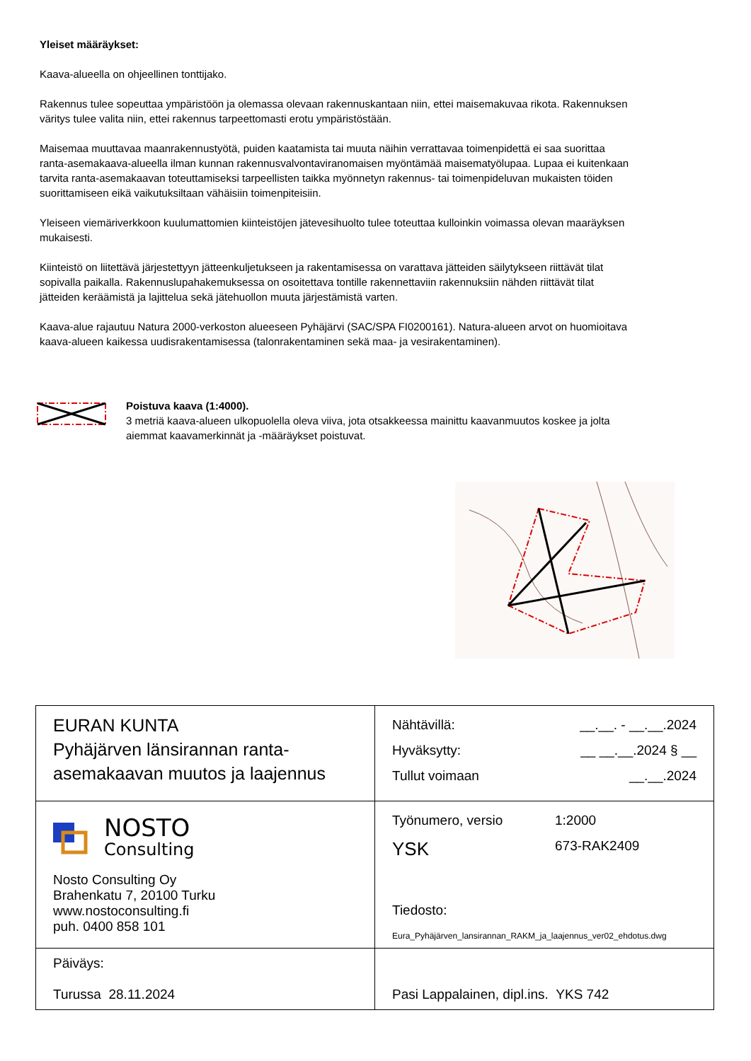Yleiset määräykset:
Kaava-alueella on ohjeellinen tonttijako.
Rakennus tulee sopeuttaa ympäristöön ja olemassa olevaan rakennuskantaan niin, ettei maisemakuvaa rikota. Rakennuksen väritys tulee valita niin, ettei rakennus tarpeettomasti erotu ympäristöstään.
Maisemaa muuttavaa maanrakennustyötä, puiden kaatamista tai muuta näihin verrattavaa toimenpidettä ei saa suorittaa ranta-asemakaava-alueella ilman kunnan rakennusvalvontaviranomaisen myöntämää maisematyölupaa. Lupaa ei kuitenkaan tarvita ranta-asemakaavan toteuttamiseksi tarpeellisten taikka myönnetyn rakennus- tai toimenpideluvan mukaisten töiden suorittamiseen eikä vaikutuksiltaan vähäisiin toimenpiteisiin.
Yleiseen viemäriverkkoon kuulumattomien kiinteistöjen jätevesihuolto tulee toteuttaa kulloinkin voimassa olevan maaräyksen mukaisesti.
Kiinteistö on liitettävä järjestettyyn jätteenkuljetukseen ja rakentamisessa on varattava jätteiden säilytykseen riittävät tilat sopivalla paikalla. Rakennuslupahakemuksessa on osoitettava tontille rakennettaviin rakennuksiin nähden riittävät tilat jätteiden keräämistä ja lajittelua sekä jätehuollon muuta järjestämistä varten.
Kaava-alue rajautuu Natura 2000-verkoston alueeseen Pyhäjärvi (SAC/SPA FI0200161). Natura-alueen arvot on huomioitava kaava-alueen kaikessa uudisrakentamisessa (talonrakentaminen sekä maa- ja vesirakentaminen).
Poistuva kaava (1:4000).
3 metriä kaava-alueen ulkopuolella oleva viiva, jota otsakkeessa mainittu kaavanmuutos koskee ja jolta
aiemmat kaavamerkinnät ja -määräykset poistuvat.
| EURAN KUNTA Pyhäjärven länsirannan ranta-asemakaavan muutos ja laajennus | Nähtävillä: __.__. - __.__.2024 Hyväksytty: __ __.__.2024 § __ Tullut voimaan __.__.2024 |
| NOSTO Consulting Nosto Consulting Oy Brahenkatu 7, 20100 Turku www.nostoconsulting.fi puh. 0400 858 101 | Työnumero, versio 1:2000 YSK 673-RAK2409 Tiedosto: Eura_Pyhäjärven_lansirannan_RAKM_ja_laajennus_ver02_ehdotus.dwg |
| Päiväys: Turussa 28.11.2024 | Pasi Lappalainen, dipl.ins. YKS 742 |